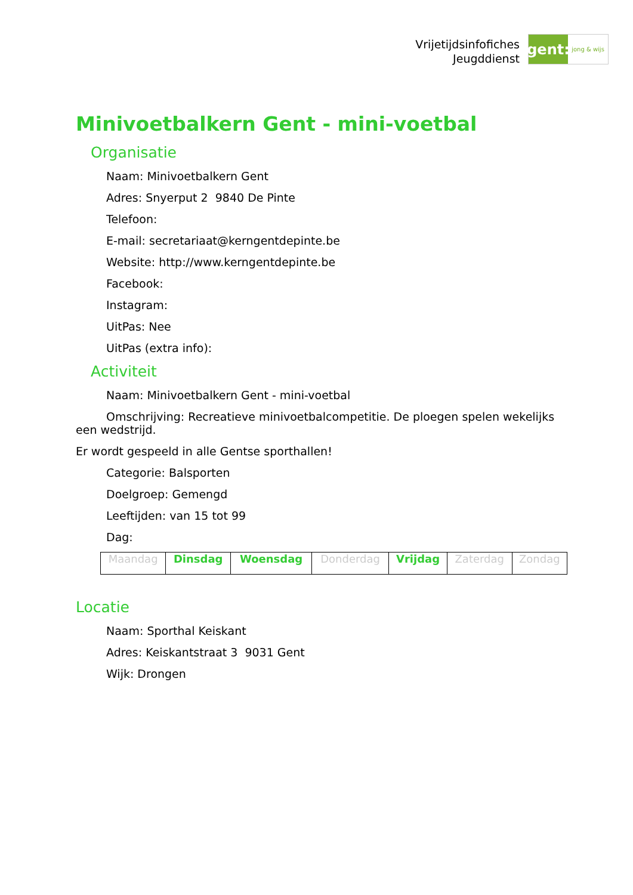Vrijetijdsinfofiches
Jeugddienst
gent:
jong & wijs
Minivoetbalkern Gent - mini-voetbal
Organisatie
Naam: Minivoetbalkern Gent
Adres: Snyerput 2 9840 De Pinte
Telefoon:
E-mail: secretariaat@kerngentdepinte.be
Website: http://www.kerngentdepinte.be
Facebook:
Instagram:
UitPas: Nee
UitPas (extra info):
Activiteit
Naam: Minivoetbalkern Gent - mini-voetbal
Omschrijving: Recreatieve minivoetbalcompetitie. De ploegen spelen wekelijks een wedstrijd.
Er wordt gespeeld in alle Gentse sporthallen!
Categorie: Balsporten
Doelgroep: Gemengd
Leeftijden: van 15 tot 99
Dag:
| Maandag | Dinsdag | Woensdag | Donderdag | Vrijdag | Zaterdag | Zondag |
Locatie
Naam: Sporthal Keiskant
Adres: Keiskantstraat 3 9031 Gent
Wijk: Drongen